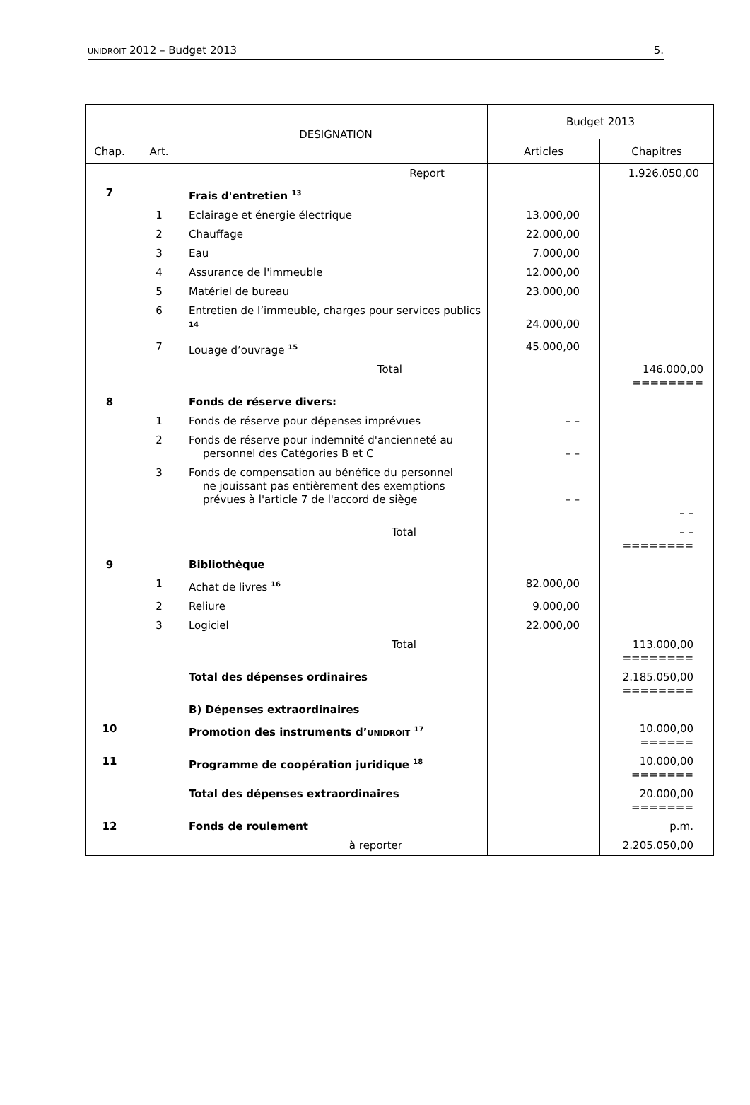UNIDROIT 2012 – Budget 2013 5.
| | | DESIGNATION | Budget 2013 | |
| --- | --- | --- | --- | --- |
| Chap. | Art. | | Articles | Chapitres |
| | | Report | | 1.926.050,00 |
| 7 | | Frais d'entretien <sup>13</sup> | | |
| | 1 | Eclairage et énergie électrique | 13.000,00 | |
| | 2 | Chauffage | 22.000,00 | |
| | 3 | Eau | 7.000,00 | |
| | 4 | Assurance de l'immeuble | 12.000,00 | |
| | 5 | Matériel de bureau | 23.000,00 | |
| | 6 | Entretien de l’immeuble, charges pour services publics <sup>14</sup> | 24.000,00 | |
| | 7 | Louage d’ouvrage <sup>15</sup> | 45.000,00 | |
| | | Total | | 146.000,00 ======== |
| 8 | | Fonds de réserve divers: | | |
| | 1 | Fonds de réserve pour dépenses imprévues | – – | |
| | 2 | Fonds de réserve pour indemnité d'ancienneté au personnel des Catégories B et C | – – | |
| | 3 | Fonds de compensation au bénéfice du personnel ne jouissant pas entièrement des exemptions prévues à l'article 7 de l'accord de siège | – – | – – |
| | | Total | | – – ======== |
| 9 | | Bibliothèque | | |
| | 1 | Achat de livres <sup>16</sup> | 82.000,00 | |
| | 2 | Reliure | 9.000,00 | |
| | 3 | Logiciel | 22.000,00 | |
| | | Total | | 113.000,00 ======== |
| | | Total des dépenses ordinaires | | 2.185.050,00 ======== |
| | | B) Dépenses extraordinaires | | |
| 10 | | Promotion des instruments d’ UNIDROIT <sup>17</sup> | | 10.000,00 ====== |
| 11 | | Programme de coopération juridique <sup>18</sup> | | 10.000,00 ======= |
| | | Total des dépenses extraordinaires | | 20.000,00 ======= |
| 12 | | Fonds de roulement | | p.m. |
| | | à reporter | | 2.205.050,00 |